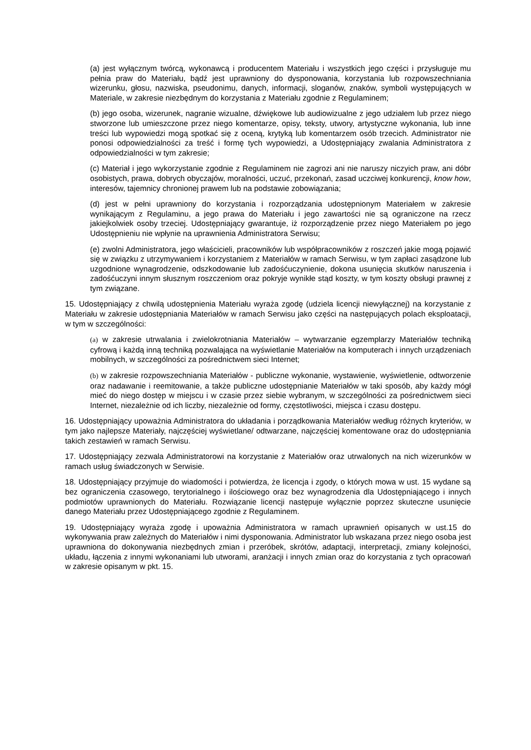(a) jest wyłącznym twórcą, wykonawcą i producentem Materiału i wszystkich jego części i przysługuje mu pełnia praw do Materiału, bądź jest uprawniony do dysponowania, korzystania lub rozpowszechniania wizerunku, głosu, nazwiska, pseudonimu, danych, informacji, sloganów, znaków, symboli występujących w Materiale, w zakresie niezbędnym do korzystania z Materiału zgodnie z Regulaminem;
(b) jego osoba, wizerunek, nagranie wizualne, dźwiękowe lub audiowizualne z jego udziałem lub przez niego stworzone lub umieszczone przez niego komentarze, opisy, teksty, utwory, artystyczne wykonania, lub inne treści lub wypowiedzi mogą spotkać się z oceną, krytyką lub komentarzem osób trzecich. Administrator nie ponosi odpowiedzialności za treść i formę tych wypowiedzi, a Udostępniający zwalania Administratora z odpowiedzialności w tym zakresie;
(c) Materiał i jego wykorzystanie zgodnie z Regulaminem nie zagrozi ani nie naruszy niczyich praw, ani dóbr osobistych, prawa, dobrych obyczajów, moralności, uczuć, przekonań, zasad uczciwej konkurencji, know how, interesów, tajemnicy chronionej prawem lub na podstawie zobowiązania;
(d) jest w pełni uprawniony do korzystania i rozporządzania udostępnionym Materiałem w zakresie wynikającym z Regulaminu, a jego prawa do Materiału i jego zawartości nie są ograniczone na rzecz jakiejkolwiek osoby trzeciej. Udostępniający gwarantuje, iż rozporządzenie przez niego Materiałem po jego Udostępnieniu nie wpłynie na uprawnienia Administratora Serwisu;
(e) zwolni Administratora, jego właścicieli, pracowników lub współpracowników z roszczeń jakie mogą pojawić się w związku z utrzymywaniem i korzystaniem z Materiałów w ramach Serwisu, w tym zapłaci zasądzone lub uzgodnione wynagrodzenie, odszkodowanie lub zadośćuczynienie, dokona usunięcia skutków naruszenia i zadośćuczyni innym słusznym roszczeniom oraz pokryje wynikłe stąd koszty, w tym koszty obsługi prawnej z tym związane.
15. Udostępniający z chwilą udostępnienia Materiału wyraża zgodę (udziela licencji niewyłącznej) na korzystanie z Materiału w zakresie udostępniania Materiałów w ramach Serwisu jako części na następujących polach eksploatacji, w tym w szczególności:
(a) w zakresie utrwalania i zwielokrotniania Materiałów – wytwarzanie egzemplarzy Materiałów techniką cyfrową i każdą inną techniką pozwalająca na wyświetlanie Materiałów na komputerach i innych urządzeniach mobilnych, w szczególności za pośrednictwem sieci Internet;
(b) w zakresie rozpowszechniania Materiałów - publiczne wykonanie, wystawienie, wyświetlenie, odtworzenie oraz nadawanie i reemitowanie, a także publiczne udostępnianie Materiałów w taki sposób, aby każdy mógł mieć do niego dostęp w miejscu i w czasie przez siebie wybranym, w szczególności za pośrednictwem sieci Internet, niezależnie od ich liczby, niezależnie od formy, częstotliwości, miejsca i czasu dostępu.
16. Udostępniający upoważnia Administratora do układania i porządkowania Materiałów według różnych kryteriów, w tym jako najlepsze Materiały, najczęściej wyświetlane/ odtwarzane, najczęściej komentowane oraz do udostępniania takich zestawień w ramach Serwisu.
17. Udostępniający zezwala Administratorowi na korzystanie z Materiałów oraz utrwalonych na nich wizerunków w ramach usług świadczonych w Serwisie.
18. Udostępniający przyjmuje do wiadomości i potwierdza, że licencja i zgody, o których mowa w ust. 15 wydane są bez ograniczenia czasowego, terytorialnego i ilościowego oraz bez wynagrodzenia dla Udostępniającego i innych podmiotów uprawnionych do Materiału. Rozwiązanie licencji następuje wyłącznie poprzez skuteczne usunięcie danego Materiału przez Udostępniającego zgodnie z Regulaminem.
19. Udostępniający wyraża zgodę i upoważnia Administratora w ramach uprawnień opisanych w ust.15 do wykonywania praw zależnych do Materiałów i nimi dysponowania. Administrator lub wskazana przez niego osoba jest uprawniona do dokonywania niezbędnych zmian i przeróbek, skrótów, adaptacji, interpretacji, zmiany kolejności, układu, łączenia z innymi wykonaniami lub utworami, aranżacji i innych zmian oraz do korzystania z tych opracowań w zakresie opisanym w pkt. 15.